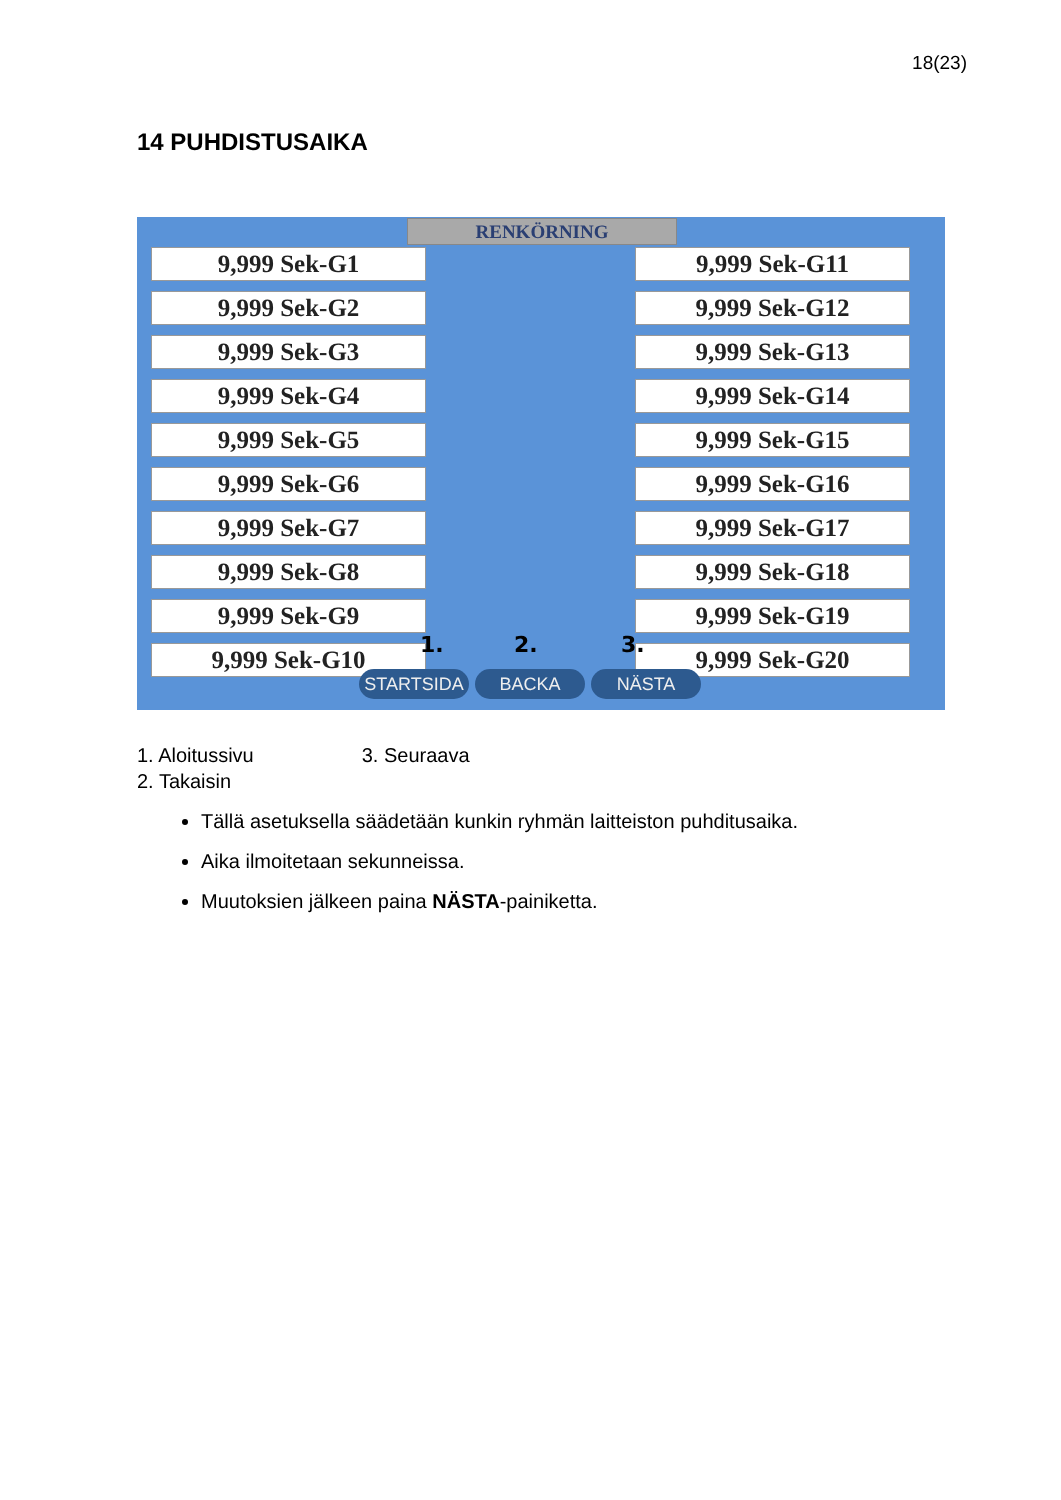18(23)
14 PUHDISTUSAIKA
RENKÖRNING
9,999 Sek-G1
9,999 Sek-G2
9,999 Sek-G3
9,999 Sek-G4
9,999 Sek-G5
9,999 Sek-G6
9,999 Sek-G7
9,999 Sek-G8
9,999 Sek-G9
9,999 Sek-G10
9,999 Sek-G11
9,999 Sek-G12
9,999 Sek-G13
9,999 Sek-G14
9,999 Sek-G15
9,999 Sek-G16
9,999 Sek-G17
9,999 Sek-G18
9,999 Sek-G19
9,999 Sek-G20
1. 2. 3.
STARTSIDA BACKA NÄSTA
1. Aloitussivu 3. Seuraava
2. Takaisin
Tällä asetuksella säädetään kunkin ryhmän laitteiston puhditusaika.
Aika ilmoitetaan sekunneissa.
Muutoksien jälkeen paina NÄSTA-painiketta.